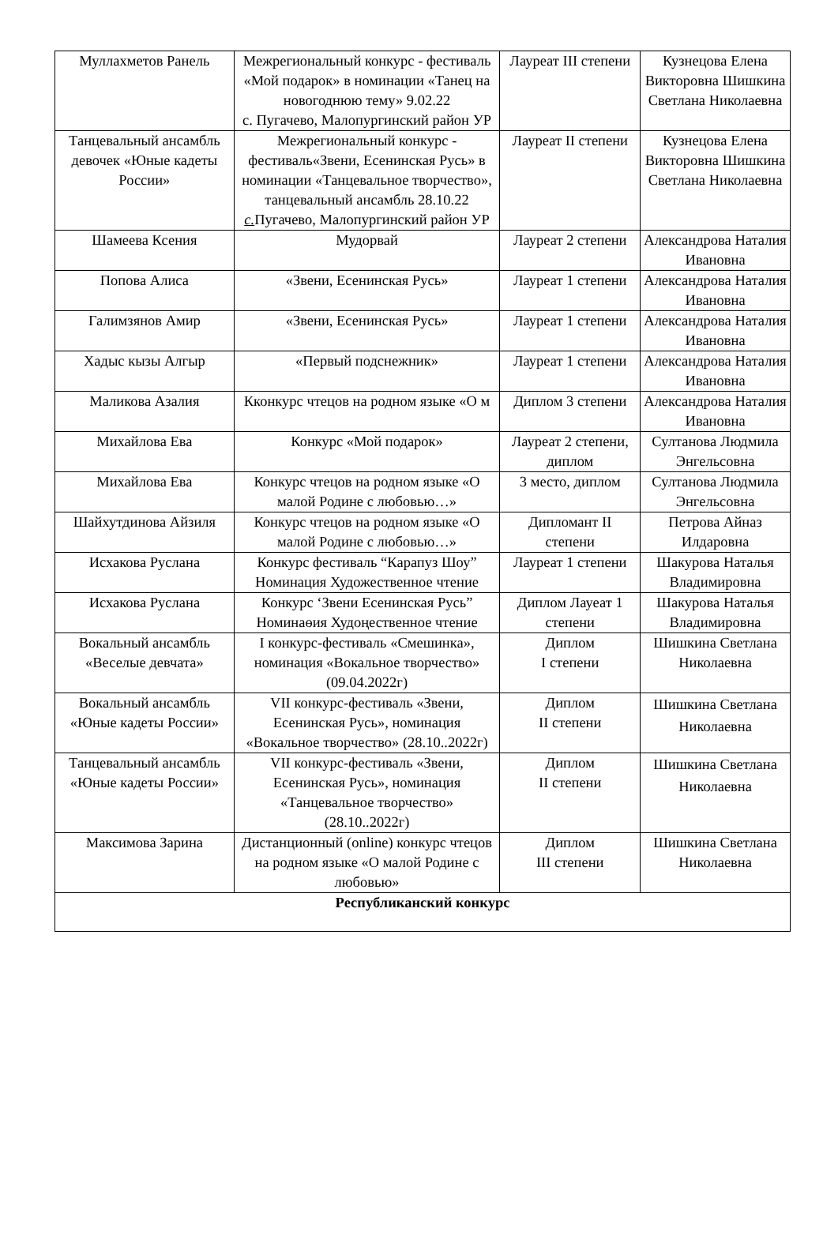| Муллахметов Ранель | Межрегиональный конкурс - фестиваль «Мой подарок» в номинации «Танец на новогоднюю тему» 9.02.22 с. Пугачево, Малопургинский район УР | Лауреат III степени | Кузнецова Елена Викторовна Шишкина Светлана Николаевна |
| Танцевальный ансамбль девочек «Юные кадеты России» | Межрегиональный конкурс - фестиваль«Звени, Есенинская Русь» в номинации «Танцевальное творчество», танцевальный ансамбль 28.10.22 с. Пугачево, Малопургинский район УР | Лауреат II степени | Кузнецова Елена Викторовна Шишкина Светлана Николаевна |
| Шамеева Ксения | Мудорвай | Лауреат 2 степени | Александрова Наталия Ивановна |
| Попова Алиса | «Звени, Есенинская Русь» | Лауреат 1 степени | Александрова Наталия Ивановна |
| Галимзянов Амир | «Звени, Есенинская Русь» | Лауреат 1 степени | Александрова Наталия Ивановна |
| Хадыс кызы Алгыр | «Первый подснежник» | Лауреат 1 степени | Александрова Наталия Ивановна |
| Маликова Азалия | Кконкурс чтецов на родном языке «О м | Диплом 3 степени | Александрова Наталия Ивановна |
| Михайлова Ева | Конкурс «Мой подарок» | Лауреат 2 степени, диплом | Султанова Людмила Энгельсовна |
| Михайлова Ева | Конкурс чтецов на родном языке «О малой Родине с любовью…» | 3 место, диплом | Султанова Людмила Энгельсовна |
| Шайхутдинова Айзиля | Конкурс чтецов на родном языке «О малой Родине с любовью…» | Дипломант II степени | Петрова Айназ Илдаровна |
| Исхакова Руслана | Конкурс фестиваль “Карапуз Шоу” Номинация Художественное чтение | Лауреат 1 степени | Шакурова Наталья Владимировна |
| Исхакова Руслана | Конкурс ‘Звени Есенинская Русь” Номинаөия Худоңественное чтение | Диплом Лауеат 1 степени | Шакурова Наталья Владимировна |
| Вокальный ансамбль «Веселые девчата» | I конкурс-фестиваль «Смешинка», номинация «Вокальное творчество» (09.04.2022г) | Диплом I степени | Шишкина Светлана Николаевна |
| Вокальный ансамбль «Юные кадеты России» | VII конкурс-фестиваль «Звени, Есенинская Русь», номинация «Вокальное творчество» (28.10..2022г) | Диплом II степени | Шишкина Светлана Николаевна |
| Танцевальный ансамбль «Юные кадеты России» | VII конкурс-фестиваль «Звени, Есенинская Русь», номинация «Танцевальное творчество» (28.10..2022г) | Диплом II степени | Шишкина Светлана Николаевна |
| Максимова Зарина | Дистанционный (online) конкурс чтецов на родном языке «О малой Родине с любовью» | Диплом III степени | Шишкина Светлана Николаевна |
| Республиканский конкурс | | | |